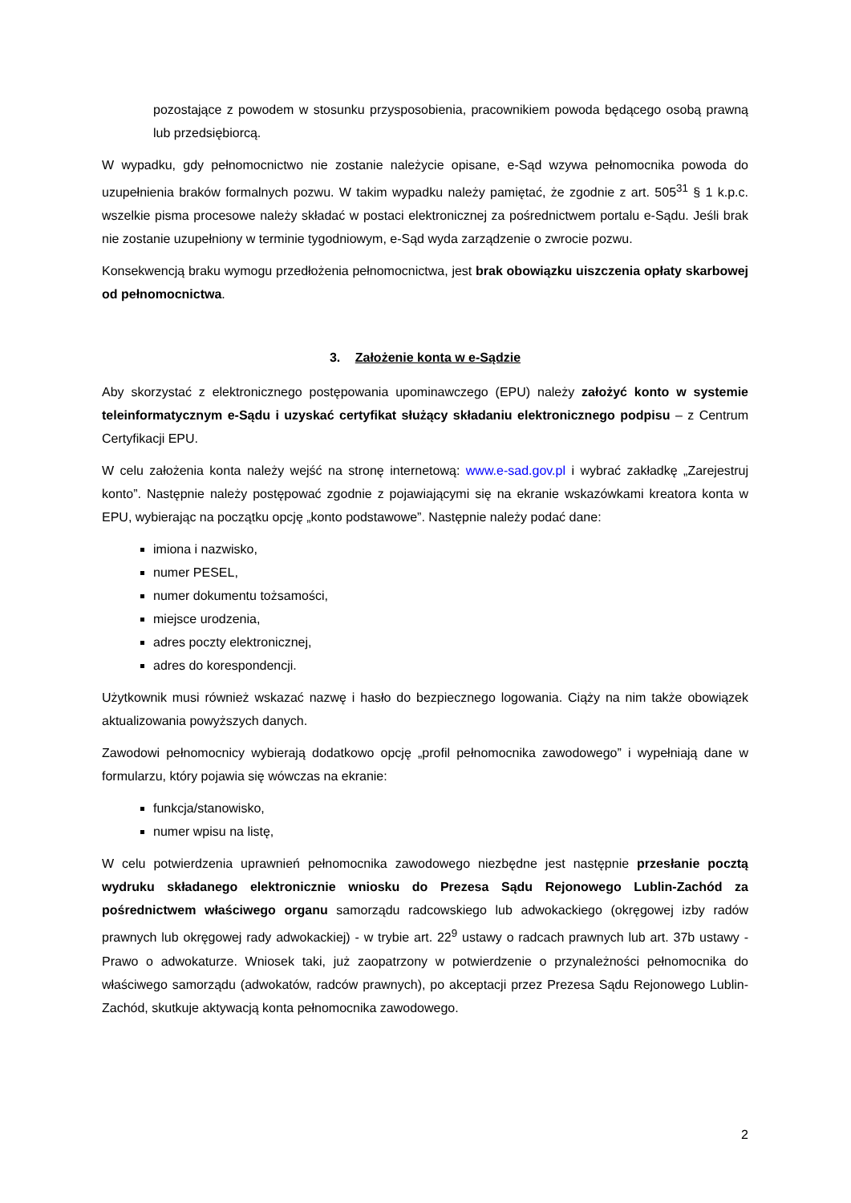pozostające z powodem w stosunku przysposobienia, pracownikiem powoda będącego osobą prawną lub przedsiębiorcą.
W wypadku, gdy pełnomocnictwo nie zostanie należycie opisane, e-Sąd wzywa pełnomocnika powoda do uzupełnienia braków formalnych pozwu. W takim wypadku należy pamiętać, że zgodnie z art. 505<sup>31</sup> § 1 k.p.c. wszelkie pisma procesowe należy składać w postaci elektronicznej za pośrednictwem portalu e-Sądu. Jeśli brak nie zostanie uzupełniony w terminie tygodniowym, e-Sąd wyda zarządzenie o zwrocie pozwu.
Konsekwencją braku wymogu przedłożenia pełnomocnictwa, jest brak obowiązku uiszczenia opłaty skarbowej od pełnomocnictwa.
3. Założenie konta w e-Sądzie
Aby skorzystać z elektronicznego postępowania upominawczego (EPU) należy założyć konto w systemie teleinformatycznym e-Sądu i uzyskać certyfikat służący składaniu elektronicznego podpisu – z Centrum Certyfikacji EPU.
W celu założenia konta należy wejść na stronę internetową: www.e-sad.gov.pl i wybrać zakładkę „Zarejestruj konto”. Następnie należy postępować zgodnie z pojawiającymi się na ekranie wskazówkami kreatora konta w EPU, wybierając na początku opcję „konto podstawowe”. Następnie należy podać dane:
imiona i nazwisko,
numer PESEL,
numer dokumentu tożsamości,
miejsce urodzenia,
adres poczty elektronicznej,
adres do korespondencji.
Użytkownik musi również wskazać nazwę i hasło do bezpiecznego logowania. Ciąży na nim także obowiązek aktualizowania powyższych danych.
Zawodowi pełnomocnicy wybierają dodatkowo opcję „profil pełnomocnika zawodowego” i wypełniają dane w formularzu, który pojawia się wówczas na ekranie:
funkcja/stanowisko,
numer wpisu na listę,
W celu potwierdzenia uprawnień pełnomocnika zawodowego niezbędne jest następnie przesłanie pocztą wydruku składanego elektronicznie wniosku do Prezesa Sądu Rejonowego Lublin-Zachód za pośrednictwem właściwego organu samorządu radcowskiego lub adwokackiego (okręgowej izby radów prawnych lub okręgowej rady adwokackiej) - w trybie art. 22<sup>9</sup> ustawy o radcach prawnych lub art. 37b ustawy - Prawo o adwokaturze. Wniosek taki, już zaopatrzony w potwierdzenie o przynależności pełnomocnika do właściwego samorządu (adwokatów, radców prawnych), po akceptacji przez Prezesa Sądu Rejonowego Lublin-Zachód, skutkuje aktywacją konta pełnomocnika zawodowego.
2